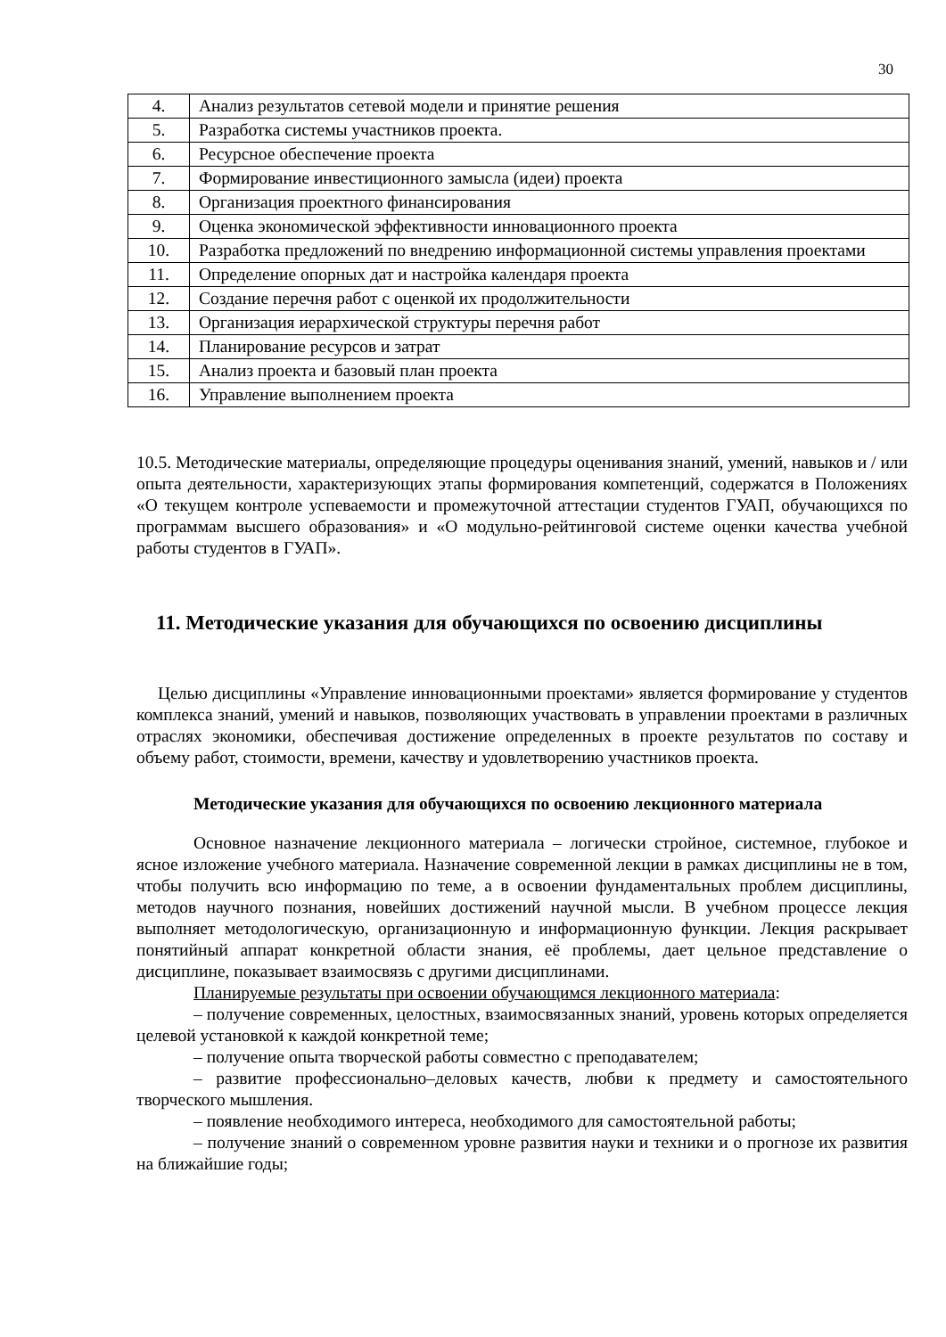30
| 4. | Анализ результатов сетевой модели и принятие решения |
| 5. | Разработка системы участников проекта. |
| 6. | Ресурсное обеспечение проекта |
| 7. | Формирование инвестиционного замысла (идеи) проекта |
| 8. | Организация проектного финансирования |
| 9. | Оценка экономической эффективности инновационного проекта |
| 10. | Разработка предложений по внедрению информационной системы управления проектами |
| 11. | Определение опорных дат и настройка календаря проекта |
| 12. | Создание перечня работ с оценкой их продолжительности |
| 13. | Организация иерархической структуры перечня работ |
| 14. | Планирование ресурсов и затрат |
| 15. | Анализ проекта и базовый план проекта |
| 16. | Управление выполнением проекта |
10.5. Методические материалы, определяющие процедуры оценивания знаний, умений, навыков и / или опыта деятельности, характеризующих этапы формирования компетенций, содержатся в Положениях «О текущем контроле успеваемости и промежуточной аттестации студентов ГУАП, обучающихся по программам высшего образования» и «О модульно-рейтинговой системе оценки качества учебной работы студентов в ГУАП».
11. Методические указания для обучающихся по освоению дисциплины
Целью дисциплины «Управление инновационными проектами» является формирование у студентов комплекса знаний, умений и навыков, позволяющих участвовать в управлении проектами в различных отраслях экономики, обеспечивая достижение определенных в проекте результатов по составу и объему работ, стоимости, времени, качеству и удовлетворению участников проекта.
Методические указания для обучающихся по освоению лекционного материала
Основное назначение лекционного материала – логически стройное, системное, глубокое и ясное изложение учебного материала. Назначение современной лекции в рамках дисциплины не в том, чтобы получить всю информацию по теме, а в освоении фундаментальных проблем дисциплины, методов научного познания, новейших достижений научной мысли. В учебном процессе лекция выполняет методологическую, организационную и информационную функции. Лекция раскрывает понятийный аппарат конкретной области знания, её проблемы, дает цельное представление о дисциплине, показывает взаимосвязь с другими дисциплинами.
Планируемые результаты при освоении обучающимся лекционного материала:
– получение современных, целостных, взаимосвязанных знаний, уровень которых определяется целевой установкой к каждой конкретной теме;
– получение опыта творческой работы совместно с преподавателем;
– развитие профессионально–деловых качеств, любви к предмету и самостоятельного творческого мышления.
– появление необходимого интереса, необходимого для самостоятельной работы;
– получение знаний о современном уровне развития науки и техники и о прогнозе их развития на ближайшие годы;